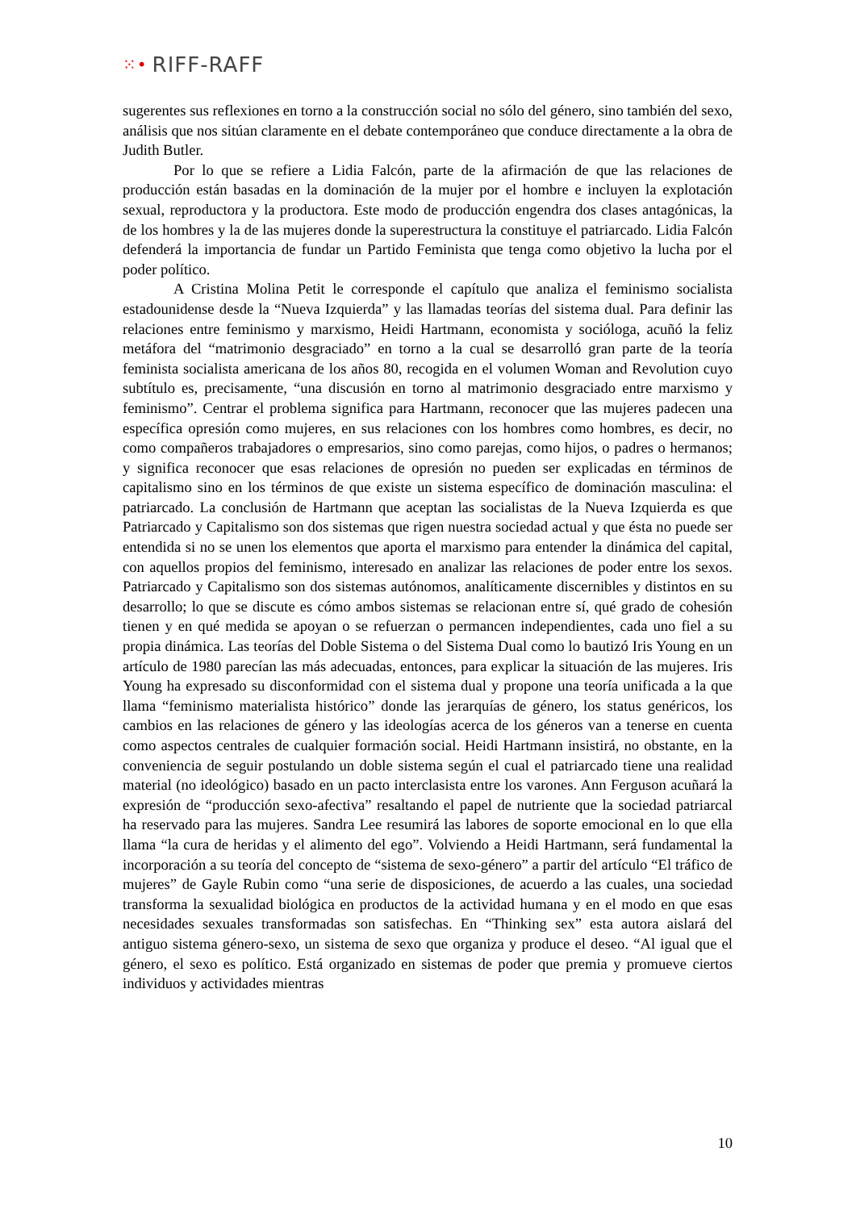⁙• RIFF-RAFF
sugerentes sus reflexiones en torno a la construcción social no sólo del género, sino también del sexo, análisis que nos sitúan claramente en el debate contemporáneo que conduce directamente a la obra de Judith Butler.
Por lo que se refiere a Lidia Falcón, parte de la afirmación de que las relaciones de producción están basadas en la dominación de la mujer por el hombre e incluyen la explotación sexual, reproductora y la productora. Este modo de producción engendra dos clases antagónicas, la de los hombres y la de las mujeres donde la superestructura la constituye el patriarcado. Lidia Falcón defenderá la importancia de fundar un Partido Feminista que tenga como objetivo la lucha por el poder político.
A Cristina Molina Petit le corresponde el capítulo que analiza el feminismo socialista estadounidense desde la “Nueva Izquierda” y las llamadas teorías del sistema dual. Para definir las relaciones entre feminismo y marxismo, Heidi Hartmann, economista y socióloga, acuñó la feliz metáfora del “matrimonio desgraciado” en torno a la cual se desarrolló gran parte de la teoría feminista socialista americana de los años 80, recogida en el volumen Woman and Revolution cuyo subtítulo es, precisamente, “una discusión en torno al matrimonio desgraciado entre marxismo y feminismo”. Centrar el problema significa para Hartmann, reconocer que las mujeres padecen una específica opresión como mujeres, en sus relaciones con los hombres como hombres, es decir, no como compañeros trabajadores o empresarios, sino como parejas, como hijos, o padres o hermanos; y significa reconocer que esas relaciones de opresión no pueden ser explicadas en términos de capitalismo sino en los términos de que existe un sistema específico de dominación masculina: el patriarcado. La conclusión de Hartmann que aceptan las socialistas de la Nueva Izquierda es que Patriarcado y Capitalismo son dos sistemas que rigen nuestra sociedad actual y que ésta no puede ser entendida si no se unen los elementos que aporta el marxismo para entender la dinámica del capital, con aquellos propios del feminismo, interesado en analizar las relaciones de poder entre los sexos. Patriarcado y Capitalismo son dos sistemas autónomos, analíticamente discernibles y distintos en su desarrollo; lo que se discute es cómo ambos sistemas se relacionan entre sí, qué grado de cohesión tienen y en qué medida se apoyan o se refuerzan o permancen independientes, cada uno fiel a su propia dinámica. Las teorías del Doble Sistema o del Sistema Dual como lo bautizó Iris Young en un artículo de 1980 parecían las más adecuadas, entonces, para explicar la situación de las mujeres. Iris Young ha expresado su disconformidad con el sistema dual y propone una teoría unificada a la que llama “feminismo materialista histórico” donde las jerarquías de género, los status genéricos, los cambios en las relaciones de género y las ideologías acerca de los géneros van a tenerse en cuenta como aspectos centrales de cualquier formación social. Heidi Hartmann insistirá, no obstante, en la conveniencia de seguir postulando un doble sistema según el cual el patriarcado tiene una realidad material (no ideológico) basado en un pacto interclasista entre los varones. Ann Ferguson acuñará la expresión de “producción sexo-afectiva” resaltando el papel de nutriente que la sociedad patriarcal ha reservado para las mujeres. Sandra Lee resumirá las labores de soporte emocional en lo que ella llama “la cura de heridas y el alimento del ego”. Volviendo a Heidi Hartmann, será fundamental la incorporación a su teoría del concepto de “sistema de sexo-género” a partir del artículo “El tráfico de mujeres” de Gayle Rubin como “una serie de disposiciones, de acuerdo a las cuales, una sociedad transforma la sexualidad biológica en productos de la actividad humana y en el modo en que esas necesidades sexuales transformadas son satisfechas. En “Thinking sex” esta autora aislará del antiguo sistema género-sexo, un sistema de sexo que organiza y produce el deseo. “Al igual que el género, el sexo es político. Está organizado en sistemas de poder que premia y promueve ciertos individuos y actividades mientras
10